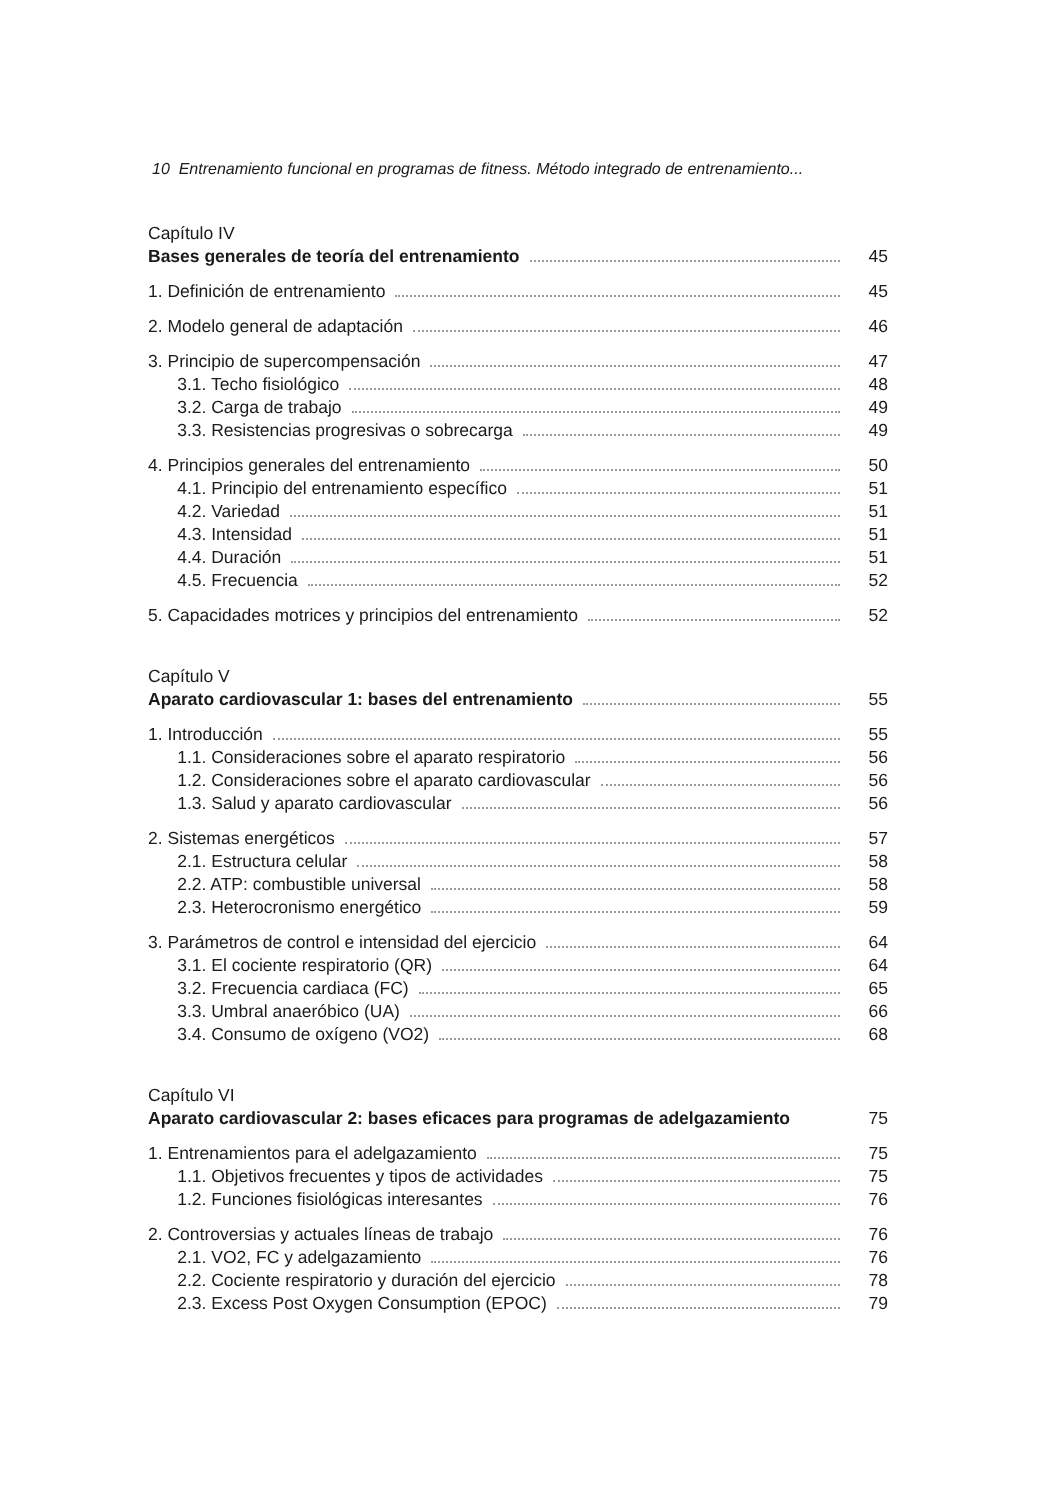10 Entrenamiento funcional en programas de fitness. Método integrado de entrenamiento...
Capítulo IV
Bases generales de teoría del entrenamiento 45
1. Definición de entrenamiento 45
2. Modelo general de adaptación 46
3. Principio de supercompensación 47
3.1. Techo fisiológico 48
3.2. Carga de trabajo 49
3.3. Resistencias progresivas o sobrecarga 49
4. Principios generales del entrenamiento 50
4.1. Principio del entrenamiento específico 51
4.2. Variedad 51
4.3. Intensidad 51
4.4. Duración 51
4.5. Frecuencia 52
5. Capacidades motrices y principios del entrenamiento 52
Capítulo V
Aparato cardiovascular 1: bases del entrenamiento 55
1. Introducción 55
1.1. Consideraciones sobre el aparato respiratorio 56
1.2. Consideraciones sobre el aparato cardiovascular 56
1.3. Salud y aparato cardiovascular 56
2. Sistemas energéticos 57
2.1. Estructura celular 58
2.2. ATP: combustible universal 58
2.3. Heterocronismo energético 59
3. Parámetros de control e intensidad del ejercicio 64
3.1. El cociente respiratorio (QR) 64
3.2. Frecuencia cardiaca (FC) 65
3.3. Umbral anaeróbico (UA) 66
3.4. Consumo de oxígeno (VO2) 68
Capítulo VI
Aparato cardiovascular 2: bases eficaces para programas de adelgazamiento 75
1. Entrenamientos para el adelgazamiento 75
1.1. Objetivos frecuentes y tipos de actividades 75
1.2. Funciones fisiológicas interesantes 76
2. Controversias y actuales líneas de trabajo 76
2.1. VO2, FC y adelgazamiento 76
2.2. Cociente respiratorio y duración del ejercicio 78
2.3. Excess Post Oxygen Consumption (EPOC) 79